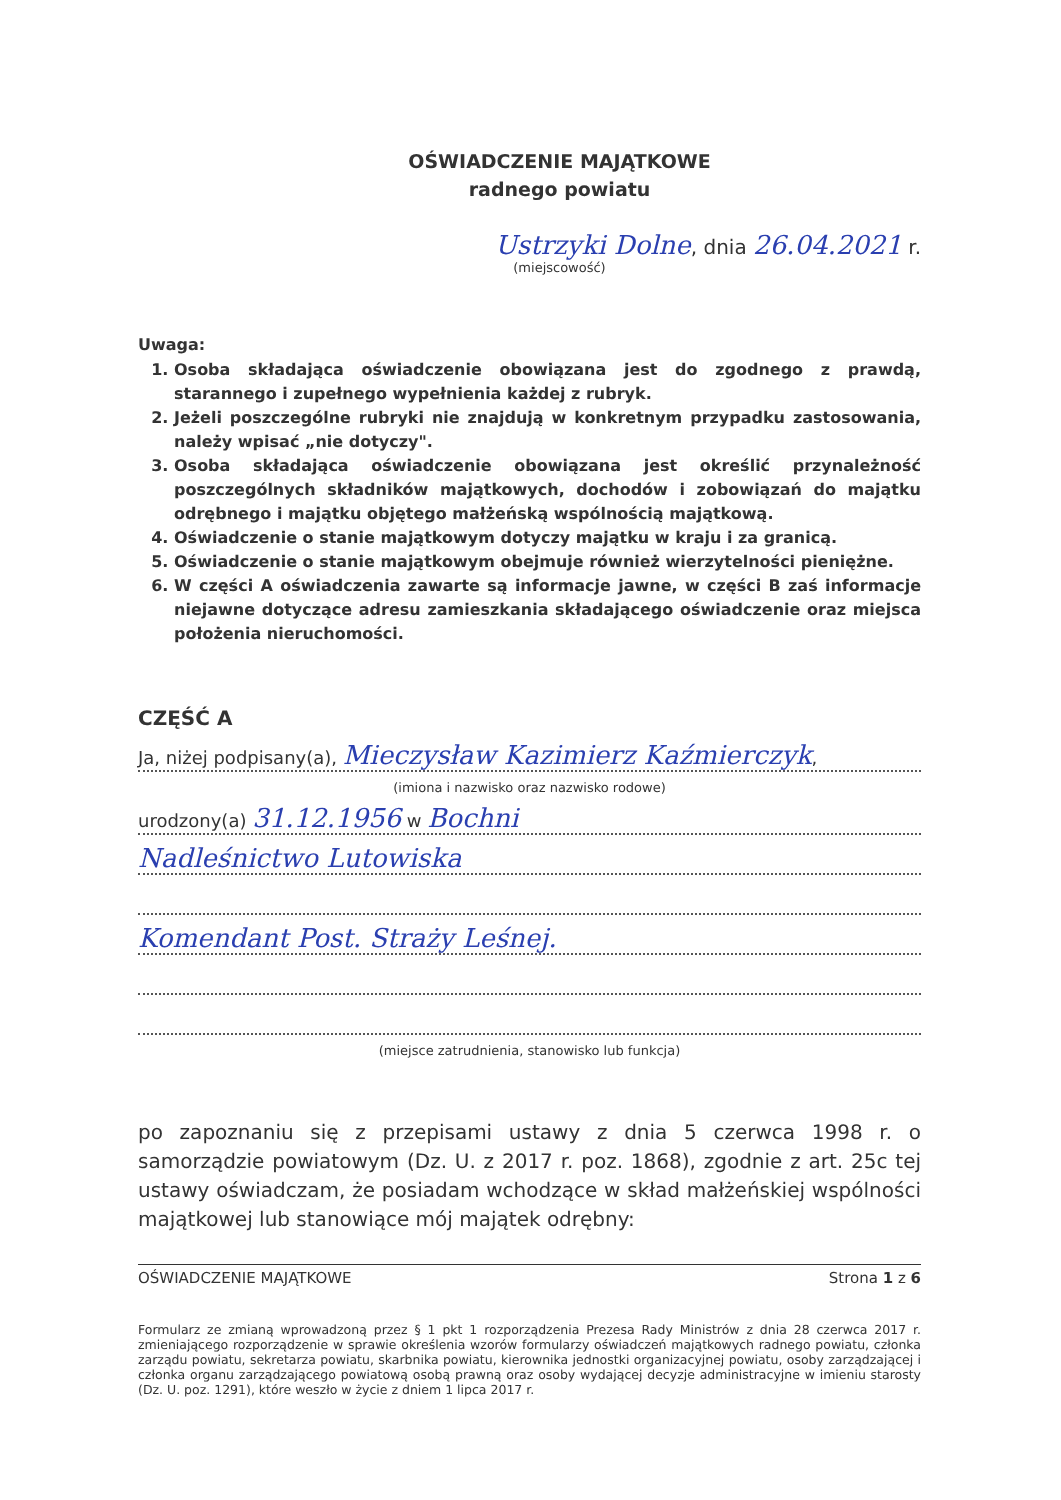OŚWIADCZENIE MAJĄTKOWE
radnego powiatu
Ustrzyki Dolne, dnia 26.04.2021 r.
(miejscowość)
Uwaga:
1. Osoba składająca oświadczenie obowiązana jest do zgodnego z prawdą, starannego i zupełnego wypełnienia każdej z rubryk.
2. Jeżeli poszczególne rubryki nie znajdują w konkretnym przypadku zastosowania, należy wpisać „nie dotyczy".
3. Osoba składająca oświadczenie obowiązana jest określić przynależność poszczególnych składników majątkowych, dochodów i zobowiązań do majątku odrębnego i majątku objętego małżeńską wspólnością majątkową.
4. Oświadczenie o stanie majątkowym dotyczy majątku w kraju i za granicą.
5. Oświadczenie o stanie majątkowym obejmuje również wierzytelności pieniężne.
6. W części A oświadczenia zawarte są informacje jawne, w części B zaś informacje niejawne dotyczące adresu zamieszkania składającego oświadczenie oraz miejsca położenia nieruchomości.
CZĘŚĆ A
Ja, niżej podpisany(a), Mieczysław Kazimierz Kaźmierczyk,
(imiona i nazwisko oraz nazwisko rodowe)
urodzony(a) 31.12.1956 w Bochni
Nadleśnictwo Lutowiska
Komendant Post. Straży Leśnej.
(miejsce zatrudnienia, stanowisko lub funkcja)
po zapoznaniu się z przepisami ustawy z dnia 5 czerwca 1998 r. o samorządzie powiatowym (Dz. U. z 2017 r. poz. 1868), zgodnie z art. 25c tej ustawy oświadczam, że posiadam wchodzące w skład małżeńskiej wspólności majątkowej lub stanowiące mój majątek odrębny:
OŚWIADCZENIE MAJĄTKOWE Strona 1 z 6
Formularz ze zmianą wprowadzoną przez § 1 pkt 1 rozporządzenia Prezesa Rady Ministrów z dnia 28 czerwca 2017 r. zmieniającego rozporządzenie w sprawie określenia wzorów formularzy oświadczeń majątkowych radnego powiatu, członka zarządu powiatu, sekretarza powiatu, skarbnika powiatu, kierownika jednostki organizacyjnej powiatu, osoby zarządzającej i członka organu zarządzającego powiatową osobą prawną oraz osoby wydającej decyzje administracyjne w imieniu starosty (Dz. U. poz. 1291), które weszło w życie z dniem 1 lipca 2017 r.